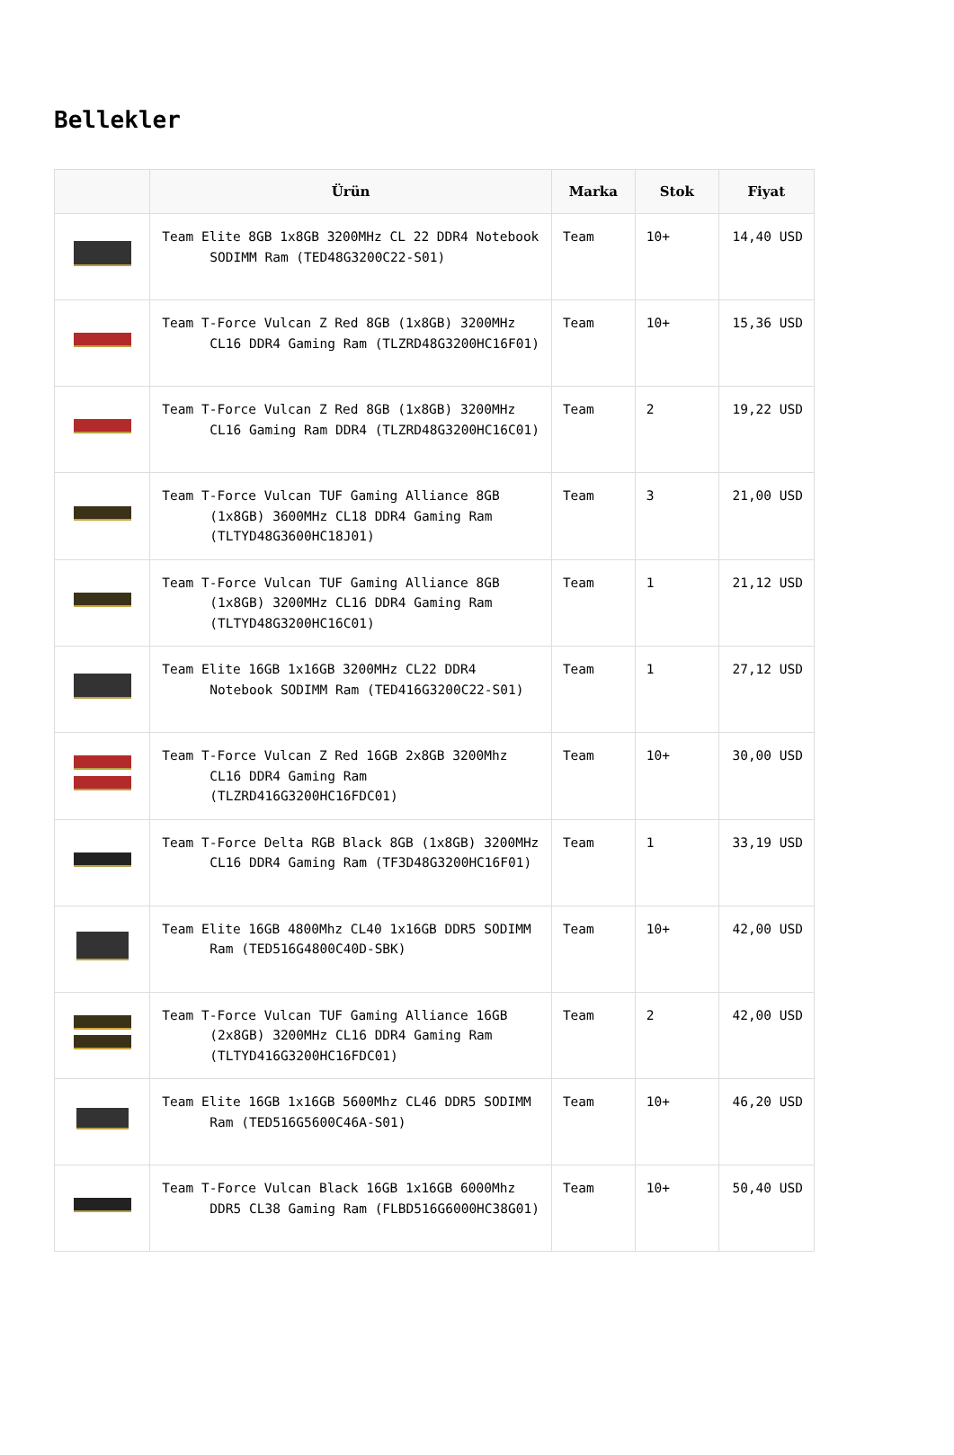Bellekler
| | Ürün | Marka | Stok | Fiyat |
| --- | --- | --- | --- | --- |
| | Team Elite 8GB 1x8GB 3200MHz CL 22 DDR4 Notebook SODIMM Ram (TED48G3200C22-S01) | Team | 10+ | 14,40 USD |
| | Team T-Force Vulcan Z Red 8GB (1x8GB) 3200MHz CL16 DDR4 Gaming Ram (TLZRD48G3200HC16F01) | Team | 10+ | 15,36 USD |
| | Team T-Force Vulcan Z Red 8GB (1x8GB) 3200MHz CL16 Gaming Ram DDR4 (TLZRD48G3200HC16C01) | Team | 2 | 19,22 USD |
| | Team T-Force Vulcan TUF Gaming Alliance 8GB (1x8GB) 3600MHz CL18 DDR4 Gaming Ram (TLTYD48G3600HC18J01) | Team | 3 | 21,00 USD |
| | Team T-Force Vulcan TUF Gaming Alliance 8GB (1x8GB) 3200MHz CL16 DDR4 Gaming Ram (TLTYD48G3200HC16C01) | Team | 1 | 21,12 USD |
| | Team Elite 16GB 1x16GB 3200MHz CL22 DDR4 Notebook SODIMM Ram (TED416G3200C22-S01) | Team | 1 | 27,12 USD |
| | Team T-Force Vulcan Z Red 16GB 2x8GB 3200Mhz CL16 DDR4 Gaming Ram (TLZRD416G3200HC16FDC01) | Team | 10+ | 30,00 USD |
| | Team T-Force Delta RGB Black 8GB (1x8GB) 3200MHz CL16 DDR4 Gaming Ram (TF3D48G3200HC16F01) | Team | 1 | 33,19 USD |
| | Team Elite 16GB 4800Mhz CL40 1x16GB DDR5 SODIMM Ram (TED516G4800C40D-SBK) | Team | 10+ | 42,00 USD |
| | Team T-Force Vulcan TUF Gaming Alliance 16GB (2x8GB) 3200MHz CL16 DDR4 Gaming Ram (TLTYD416G3200HC16FDC01) | Team | 2 | 42,00 USD |
| | Team Elite 16GB 1x16GB 5600Mhz CL46 DDR5 SODIMM Ram (TED516G5600C46A-S01) | Team | 10+ | 46,20 USD |
| | Team T-Force Vulcan Black 16GB 1x16GB 6000Mhz DDR5 CL38 Gaming Ram (FLBD516G6000HC38G01) | Team | 10+ | 50,40 USD |